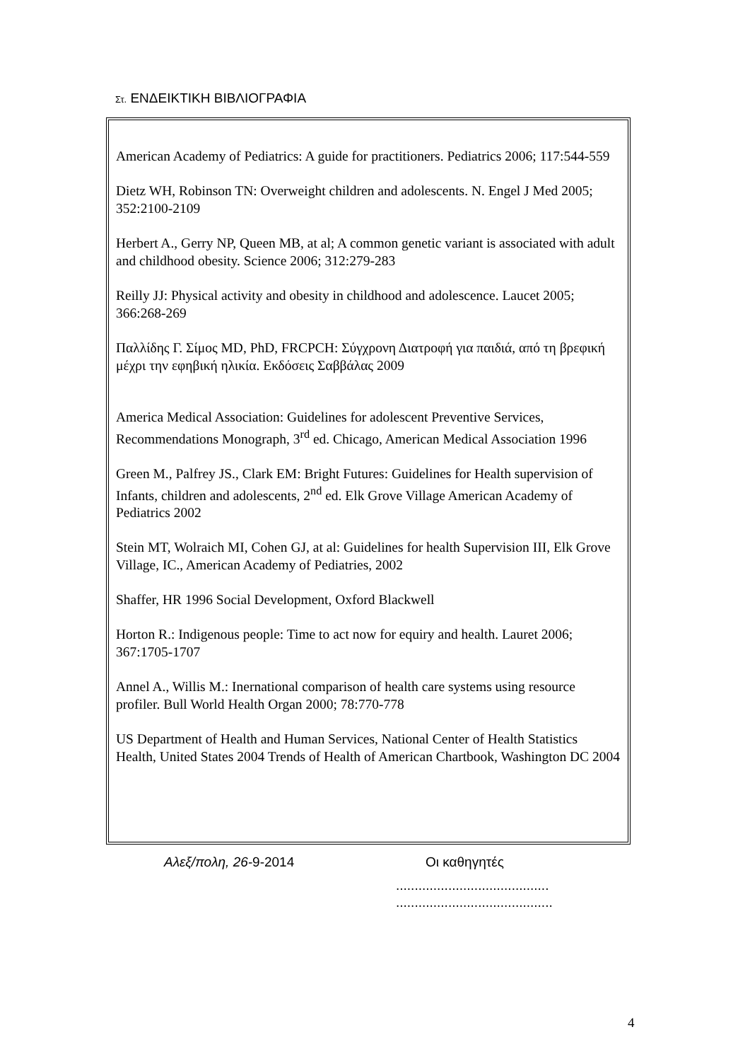Στ. ΕΝΔΕΙΚΤΙΚΗ ΒΙΒΛΙΟΓΡΑΦΙΑ
American Academy of Pediatrics: A guide for practitioners. Pediatrics 2006; 117:544-559
Dietz WH, Robinson TN: Overweight children and adolescents. N. Engel J Med 2005; 352:2100-2109
Herbert A., Gerry NP, Queen MB, at al; A common genetic variant is associated with adult and childhood obesity. Science 2006; 312:279-283
Reilly JJ: Physical activity and obesity in childhood and adolescence. Laucet 2005; 366:268-269
Παλλίδης Γ. Σίμος MD, PhD, FRCPCH: Σύγχρονη Διατροφή για παιδιά, από τη βρεφική μέχρι την εφηβική ηλικία. Εκδόσεις Σαββάλας 2009
America Medical Association: Guidelines for adolescent Preventive Services, Recommendations Monograph, 3<sup>rd</sup> ed. Chicago, American Medical Association 1996
Green M., Palfrey JS., Clark EM: Bright Futures: Guidelines for Health supervision of Infants, children and adolescents, 2<sup>nd</sup> ed. Elk Grove Village American Academy of Pediatrics 2002
Stein MT, Wolraich MI, Cohen GJ, at al: Guidelines for health Supervision III, Elk Grove Village, IC., American Academy of Pediatries, 2002
Shaffer, HR 1996 Social Development, Oxford Blackwell
Horton R.: Indigenous people: Time to act now for equiry and health. Lauret 2006; 367:1705-1707
Annel A., Willis M.: Inernational comparison of health care systems using resource profiler. Bull World Health Organ 2000; 78:770-778
US Department of Health and Human Services, National Center of Health Statistics Health, United States 2004 Trends of Health of American Chartbook, Washington DC 2004
Αλεξ/πολη, 26-9-2014 Οι καθηγητές
.........................................
..........................................
4